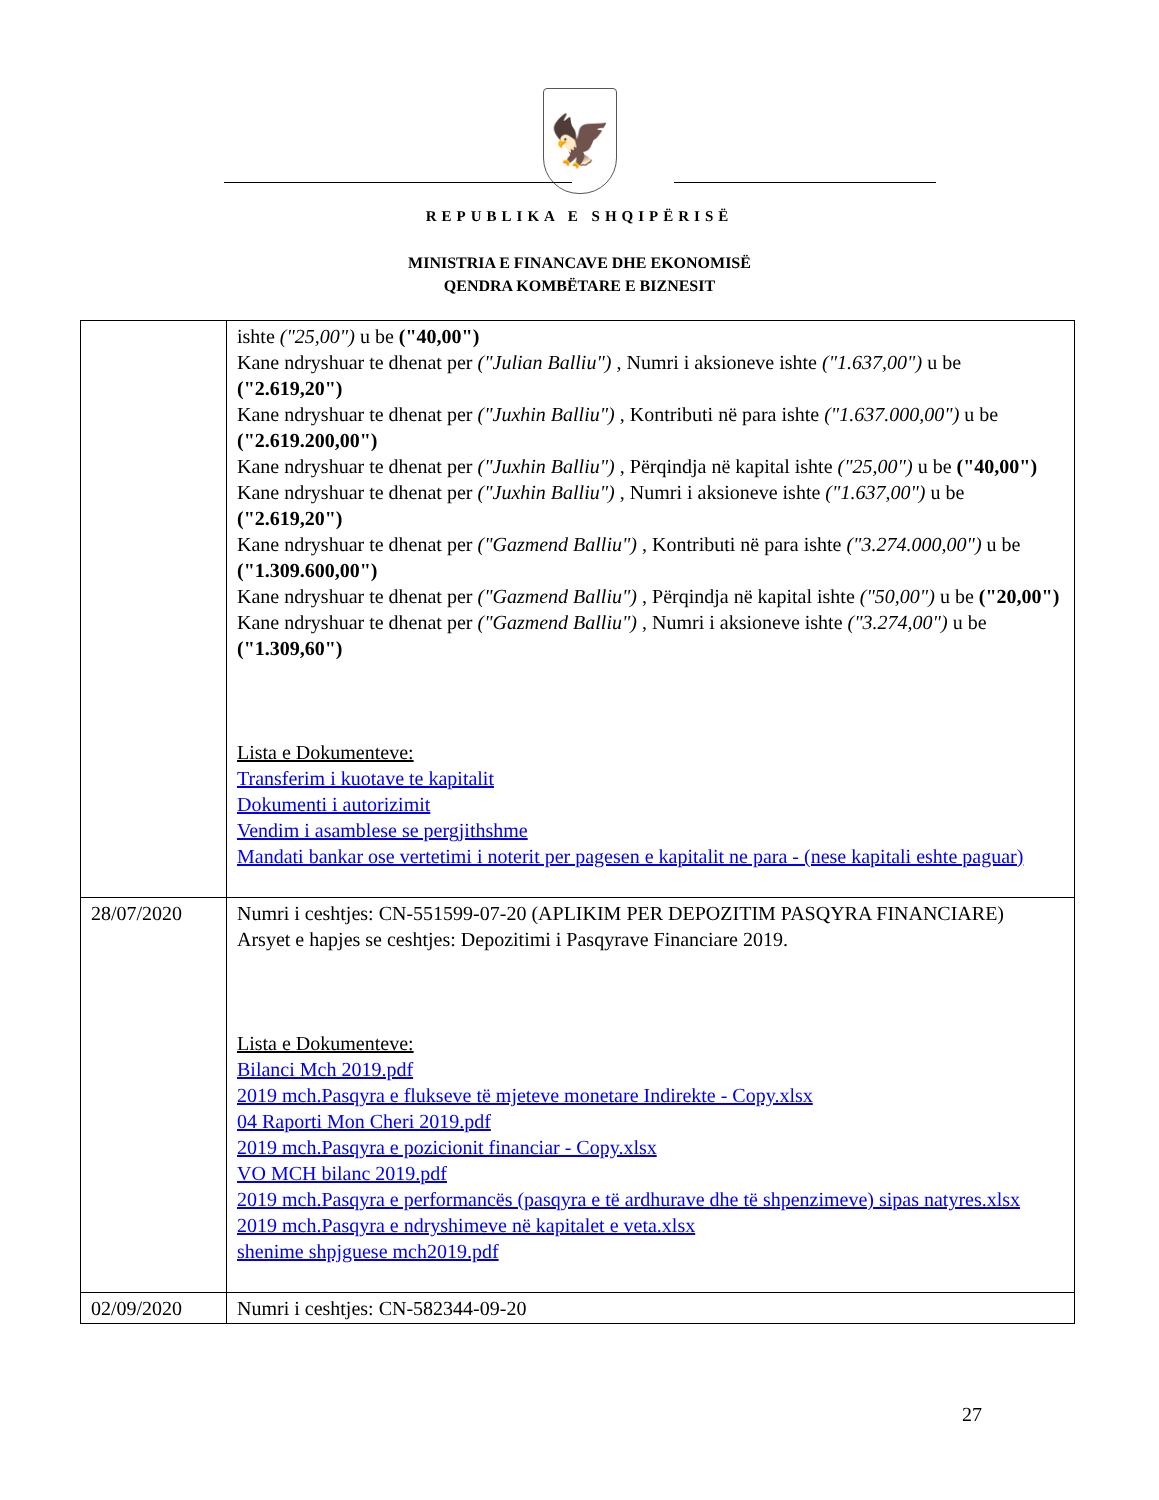🦅
REPUBLIKA E SHQIPËRISË
MINISTRIA E FINANCAVE DHE EKONOMISË
QENDRA KOMBËTARE E BIZNESIT
| | ishte ("25,00") u be ("40,00") Kane ndryshuar te dhenat per ("Julian Balliu") , Numri i aksioneve ishte ("1.637,00") u be ("2.619,20") Kane ndryshuar te dhenat per ("Juxhin Balliu") , Kontributi në para ishte ("1.637.000,00") u be ("2.619.200,00") Kane ndryshuar te dhenat per ("Juxhin Balliu") , Përqindja në kapital ishte ("25,00") u be ("40,00") Kane ndryshuar te dhenat per ("Juxhin Balliu") , Numri i aksioneve ishte ("1.637,00") u be ("2.619,20") Kane ndryshuar te dhenat per ("Gazmend Balliu") , Kontributi në para ishte ("3.274.000,00") u be ("1.309.600,00") Kane ndryshuar te dhenat per ("Gazmend Balliu") , Përqindja në kapital ishte ("50,00") u be ("20,00") Kane ndryshuar te dhenat per ("Gazmend Balliu") , Numri i aksioneve ishte ("3.274,00") u be ("1.309,60") Lista e Dokumenteve: Transferim i kuotave te kapitalit Dokumenti i autorizimit Vendim i asamblese se pergjithshme Mandati bankar ose vertetimi i noterit per pagesen e kapitalit ne para - (nese kapitali eshte paguar) |
| 28/07/2020 | Numri i ceshtjes: CN-551599-07-20 (APLIKIM PER DEPOZITIM PASQYRA FINANCIARE) Arsyet e hapjes se ceshtjes: Depozitimi i Pasqyrave Financiare 2019. Lista e Dokumenteve: Bilanci Mch 2019.pdf 2019 mch.Pasqyra e flukseve të mjeteve monetare Indirekte - Copy.xlsx 04 Raporti Mon Cheri 2019.pdf 2019 mch.Pasqyra e pozicionit financiar - Copy.xlsx VO MCH bilanc 2019.pdf 2019 mch.Pasqyra e performancës (pasqyra e të ardhurave dhe të shpenzimeve) sipas natyres.xlsx 2019 mch.Pasqyra e ndryshimeve në kapitalet e veta.xlsx shenime shpjguese mch2019.pdf |
| 02/09/2020 | Numri i ceshtjes: CN-582344-09-20 |
27